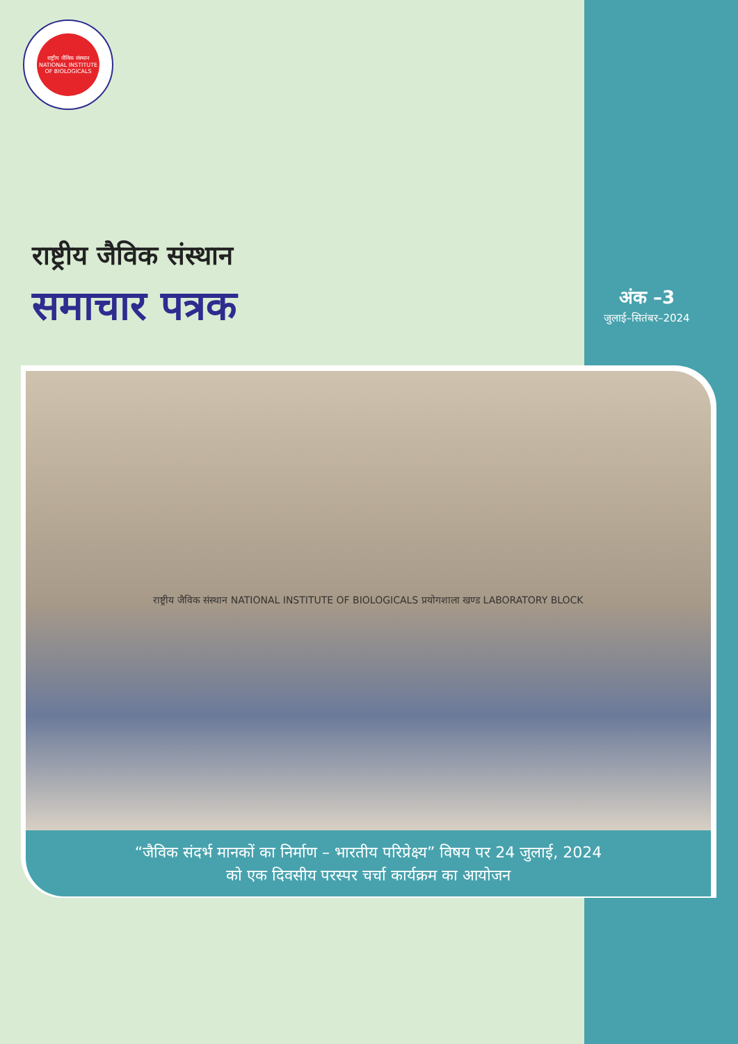राष्ट्रीय जैविक संस्थान
NATIONAL INSTITUTE OF BIOLOGICALS
राष्ट्रीय जैविक संस्थान
समाचार पत्रक
अंक –3
जुलाई–सितंबर–2024
राष्ट्रीय जैविक संस्थान NATIONAL INSTITUTE OF BIOLOGICALS प्रयोगशाला खण्ड LABORATORY BLOCK
“जैविक संदर्भ मानकों का निर्माण – भारतीय परिप्रेक्ष्य” विषय पर 24 जुलाई, 2024
को एक दिवसीय परस्पर चर्चा कार्यक्रम का आयोजन